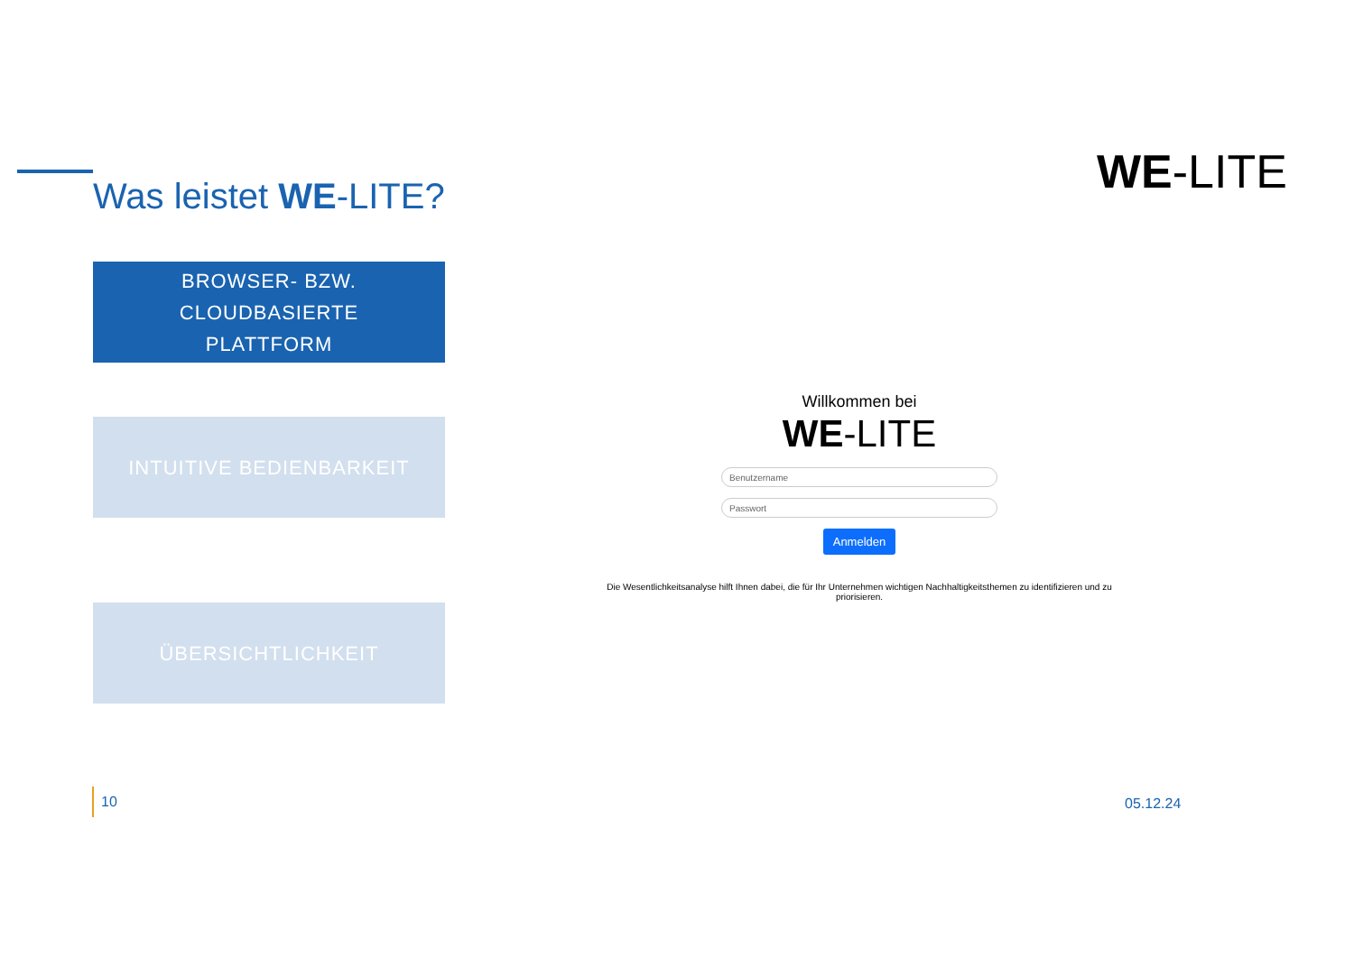Was leistet WE-LITE?
BROWSER- BZW. CLOUDBASIERTE
PLATTFORM
INTUITIVE BEDIENBARKEIT
ÜBERSICHTLICHKEIT
WE-LITE
Willkommen bei
WE-LITE
Benutzername
Passwort
Anmelden
Die Wesentlichkeitsanalyse hilft Ihnen dabei, die für Ihr Unternehmen wichtigen Nachhaltigkeitsthemen zu identifizieren und zu priorisieren.
10
05.12.24